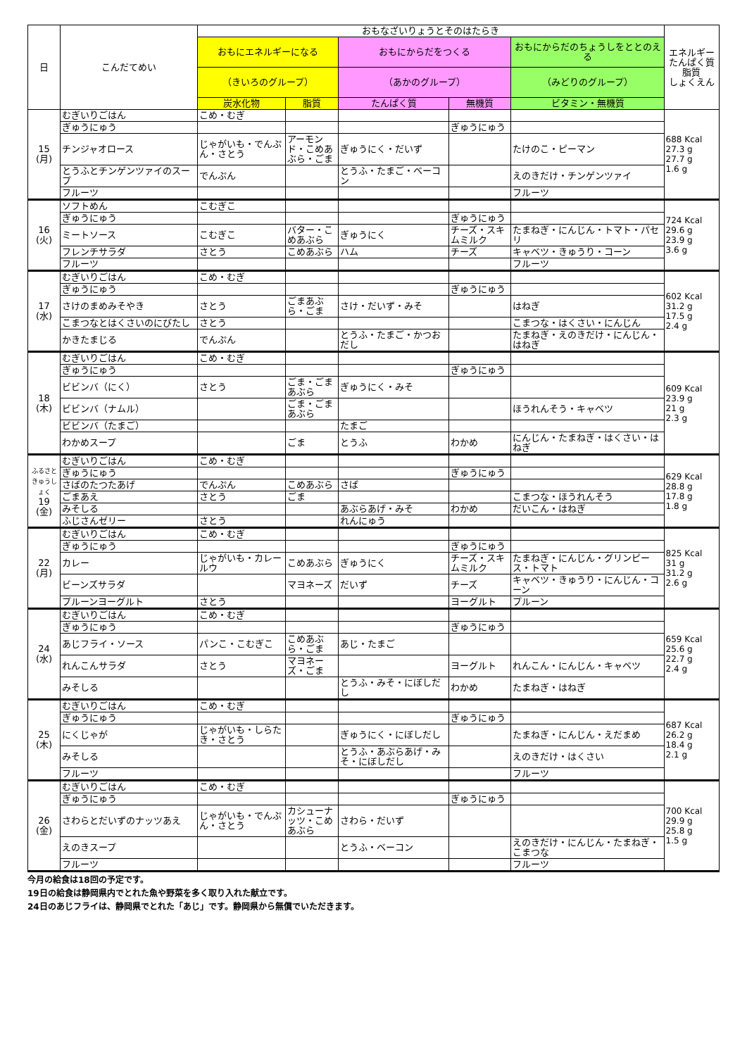| 日 | こんだてめい | おもなざいりょうとそのはたらき | | | | | エネルギー たんぱく質 脂質 しょくえん |
| --- | --- | --- | --- | --- | --- | --- | --- |
| | | おもにエネルギーになる | | おもにからだをつくる | | おもにからだのちょうしをととのえる | |
| | | （きいろのグループ） | | （あかのグループ） | | （みどりのグループ） | |
| | | 炭水化物 | 脂質 | たんぱく質 | 無機質 | ビタミン・無機質 | |
| 15 (月) | むぎいりごはん | こめ・むぎ | | | | | 688 Kcal 27.3 g 27.7 g 1.6 g |
| | ぎゅうにゅう | | | | ぎゅうにゅう | | |
| | チンジャオロース | じゃがいも・でんぷん・さとう | アーモンド・こめあぶら・ごま | ぎゅうにく・だいず | | たけのこ・ピーマン | |
| | とうふとチンゲンツァイのスープ | でんぷん | | とうふ・たまご・ベーコン | | えのきだけ・チンゲンツァイ | |
| | フルーツ | | | | | フルーツ | |
| 16 (火) | ソフトめん | こむぎこ | | | | | 724 Kcal 29.6 g 23.9 g 3.6 g |
| | ぎゅうにゅう | | | | ぎゅうにゅう | | |
| | ミートソース | こむぎこ | バター・こめあぶら | ぎゅうにく | チーズ・スキムミルク | たまねぎ・にんじん・トマト・パセリ | |
| | フレンチサラダ | さとう | こめあぶら | ハム | チーズ | キャベツ・きゅうり・コーン | |
| | フルーツ | | | | | フルーツ | |
| 17 (水) | むぎいりごはん | こめ・むぎ | | | | | 602 Kcal 31.2 g 17.5 g 2.4 g |
| | ぎゅうにゅう | | | | ぎゅうにゅう | | |
| | さけのまめみそやき | さとう | ごまあぶら・ごま | さけ・だいず・みそ | | はねぎ | |
| | こまつなとはくさいのにびたし | さとう | | | | こまつな・はくさい・にんじん | |
| | かきたまじる | でんぷん | | とうふ・たまご・かつおだし | | たまねぎ・えのきだけ・にんじん・はねぎ | |
| 18 (木) | むぎいりごはん | こめ・むぎ | | | | | 609 Kcal 23.9 g 21 g 2.3 g |
| | ぎゅうにゅう | | | | ぎゅうにゅう | | |
| | ビビンバ（にく） | さとう | ごま・ごまあぶら | ぎゅうにく・みそ | | | |
| | ビビンバ（ナムル） | | ごま・ごまあぶら | | | ほうれんそう・キャベツ | |
| | ビビンバ（たまご） | | | たまご | | | |
| | わかめスープ | | ごま | とうふ | わかめ | にんじん・たまねぎ・はくさい・はねぎ | |
| ふるさときゅうしょく 19 (金) | むぎいりごはん | こめ・むぎ | | | | | 629 Kcal 28.8 g 17.8 g 1.8 g |
| | ぎゅうにゅう | | | | ぎゅうにゅう | | |
| | さばのたつたあげ | でんぷん | こめあぶら | さば | | | |
| | ごまあえ | さとう | ごま | | | こまつな・ほうれんそう | |
| | みそしる | | | あぶらあげ・みそ | わかめ | だいこん・はねぎ | |
| | ふじさんゼリー | さとう | | れんにゅう | | | |
| 22 (月) | むぎいりごはん | こめ・むぎ | | | | | 825 Kcal 31 g 31.2 g 2.6 g |
| | ぎゅうにゅう | | | | ぎゅうにゅう | | |
| | カレー | じゃがいも・カレールウ | こめあぶら | ぎゅうにく | チーズ・スキムミルク | たまねぎ・にんじん・グリンピース・トマト | |
| | ビーンズサラダ | | マヨネーズ | だいず | チーズ | キャベツ・きゅうり・にんじん・コーン | |
| | プルーンヨーグルト | さとう | | | ヨーグルト | プルーン | |
| 24 (水) | むぎいりごはん | こめ・むぎ | | | | | 659 Kcal 25.6 g 22.7 g 2.4 g |
| | ぎゅうにゅう | | | | ぎゅうにゅう | | |
| | あじフライ・ソース | パンこ・こむぎこ | こめあぶら・ごま | あじ・たまご | | | |
| | れんこんサラダ | さとう | マヨネーズ・ごま | | ヨーグルト | れんこん・にんじん・キャベツ | |
| | みそしる | | | とうふ・みそ・にぼしだし | わかめ | たまねぎ・はねぎ | |
| 25 (木) | むぎいりごはん | こめ・むぎ | | | | | 687 Kcal 26.2 g 18.4 g 2.1 g |
| | ぎゅうにゅう | | | | ぎゅうにゅう | | |
| | にくじゃが | じゃがいも・しらたき・さとう | | ぎゅうにく・にぼしだし | | たまねぎ・にんじん・えだまめ | |
| | みそしる | | | とうふ・あぶらあげ・みそ・にぼしだし | | えのきだけ・はくさい | |
| | フルーツ | | | | | フルーツ | |
| 26 (金) | むぎいりごはん | こめ・むぎ | | | | | 700 Kcal 29.9 g 25.8 g 1.5 g |
| | ぎゅうにゅう | | | | ぎゅうにゅう | | |
| | さわらとだいずのナッツあえ | じゃがいも・でんぷん・さとう | カシューナッツ・こめあぶら | さわら・だいず | | | |
| | えのきスープ | | | とうふ・ベーコン | | えのきだけ・にんじん・たまねぎ・こまつな | |
| | フルーツ | | | | | フルーツ | |
今月の給食は18回の予定です。
19日の給食は静岡県内でとれた魚や野菜を多く取り入れた献立です。
24日のあじフライは、静岡県でとれた「あじ」です。静岡県から無償でいただきます。